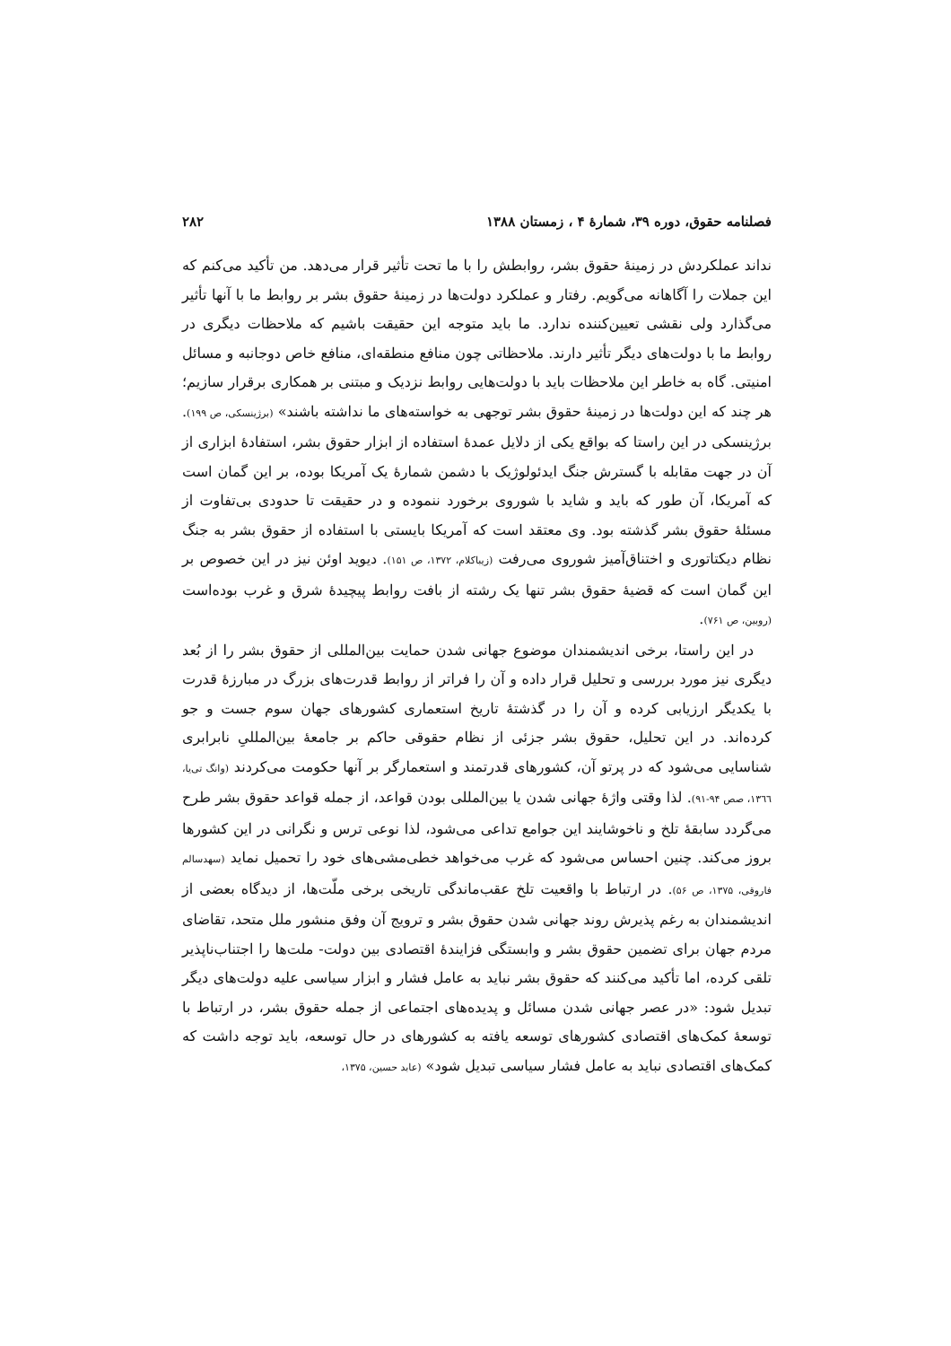فصلنامه حقوق، دوره ۳۹، شمارهٔ ۴ ، زمستان ۱۳۸۸ ۲۸۲
نداند عملکردش در زمینهٔ حقوق بشر، روابطش را با ما تحت تأثیر قرار می‌دهد. من تأکید می‌کنم که این جملات را آگاهانه می‌گویم. رفتار و عملکرد دولت‌ها در زمینهٔ حقوق بشر بر روابط ما با آنها تأثیر می‌گذارد ولی نقشی تعیین‌کننده ندارد. ما باید متوجه این حقیقت باشیم که ملاحظات دیگری در روابط ما با دولت‌های دیگر تأثیر دارند. ملاحظاتی چون منافع منطقه‌ای، منافع خاص دوجانبه و مسائل امنیتی. گاه به خاطر این ملاحظات باید با دولت‌هایی روابط نزدیک و مبتنی بر همکاری برقرار سازیم؛ هر چند که این دولت‌ها در زمینهٔ حقوق بشر توجهی به خواسته‌های ما نداشته باشند» (برژینسکی، ص ۱۹۹). برژینسکی در این راستا که بواقع یکی از دلایل عمدهٔ استفاده از ابزار حقوق بشر، استفادهٔ ابزاری از آن در جهت مقابله با گسترش جنگ ایدئولوژیک با دشمن شمارهٔ یک آمریکا بوده، بر این گمان است که آمریکا، آن طور که باید و شاید با شوروی برخورد ننموده و در حقیقت تا حدودی بی‌تفاوت از مسئلهٔ حقوق بشر گذشته بود. وی معتقد است که آمریکا بایستی با استفاده از حقوق بشر به جنگ نظام دیکتاتوری و اختناق‌آمیز شوروی می‌رفت (زیباکلام، ۱۳۷۲، ص ۱۵۱). دیوید اوئن نیز در این خصوص بر این گمان است که قضیهٔ حقوق بشر تنها یک رشته از بافت روابط پیچیدهٔ شرق و غرب بوده‌است (روبین، ص ۷۶۱).
در این راستا، برخی اندیشمندان موضوع جهانی شدن حمایت بین‌المللی از حقوق بشر را از بُعد دیگری نیز مورد بررسی و تحلیل قرار داده و آن را فراتر از روابط قدرت‌های بزرگ در مبارزهٔ قدرت با یکدیگر ارزیابی کرده و آن را در گذشتهٔ تاریخ استعماری کشورهای جهان سوم جست و جو کرده‌اند. در این تحلیل، حقوق بشر جزئی از نظام حقوقی حاکم بر جامعهٔ بین‌المللیِ نابرابری شناسایی می‌شود که در پرتو آن، کشورهای قدرتمند و استعمارگر بر آنها حکومت می‌کردند (وانگ تی‌یا، ۱۳٦٦، صص ۹۴-۹۱). لذا وقتی واژهٔ جهانی شدن یا بین‌المللی بودن قواعد، از جمله قواعد حقوق بشر طرح می‌گردد سابقهٔ تلخ و ناخوشایند این جوامع تداعی می‌شود، لذا نوعی ترس و نگرانی در این کشورها بروز می‌کند. چنین احساس می‌شود که غرب می‌خواهد خطی‌مشی‌های خود را تحمیل نماید (سهدسالم فاروقی، ۱۳۷۵، ص ۵۶). در ارتباط با واقعیت تلخ عقب‌ماندگی تاریخی برخی ملّت‌ها، از دیدگاه بعضی از اندیشمندان به رغم پذیرش روند جهانی شدن حقوق بشر و ترویج آن وفق منشور ملل متحد، تقاضای مردم جهان برای تضمین حقوق بشر و وابستگی فزایندهٔ اقتصادی بین دولت- ملت‌ها را اجتناب‌ناپذیر تلقی کرده، اما تأکید می‌کنند که حقوق بشر نباید به عامل فشار و ابزار سیاسی علیه دولت‌های دیگر تبدیل شود: «در عصر جهانی شدن مسائل و پدیده‌های اجتماعی از جمله حقوق بشر، در ارتباط با توسعهٔ کمک‌های اقتصادی کشورهای توسعه یافته به کشورهای در حال توسعه، باید توجه داشت که کمک‌های اقتصادی نباید به عامل فشار سیاسی تبدیل شود» (عابد حسین، ۱۳۷۵،